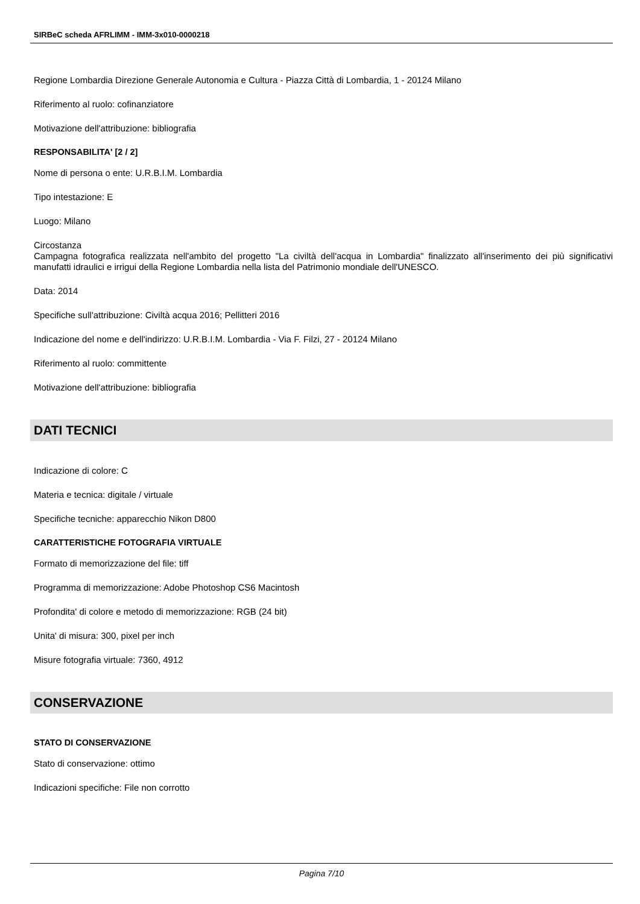SIRBeC scheda AFRLIMM - IMM-3x010-0000218
Regione Lombardia Direzione Generale Autonomia e Cultura - Piazza Città di Lombardia, 1 - 20124 Milano
Riferimento al ruolo: cofinanziatore
Motivazione dell'attribuzione: bibliografia
RESPONSABILITA' [2 / 2]
Nome di persona o ente: U.R.B.I.M. Lombardia
Tipo intestazione: E
Luogo: Milano
Circostanza
Campagna fotografica realizzata nell'ambito del progetto "La civiltà dell'acqua in Lombardia" finalizzato all'inserimento dei più significativi manufatti idraulici e irrigui della Regione Lombardia nella lista del Patrimonio mondiale dell'UNESCO.
Data: 2014
Specifiche sull'attribuzione: Civiltà acqua 2016; Pellitteri 2016
Indicazione del nome e dell'indirizzo: U.R.B.I.M. Lombardia - Via F. Filzi, 27 - 20124 Milano
Riferimento al ruolo: committente
Motivazione dell'attribuzione: bibliografia
DATI TECNICI
Indicazione di colore: C
Materia e tecnica: digitale / virtuale
Specifiche tecniche: apparecchio Nikon D800
CARATTERISTICHE FOTOGRAFIA VIRTUALE
Formato di memorizzazione del file: tiff
Programma di memorizzazione: Adobe Photoshop CS6 Macintosh
Profondita' di colore e metodo di memorizzazione: RGB (24 bit)
Unita' di misura: 300, pixel per inch
Misure fotografia virtuale: 7360, 4912
CONSERVAZIONE
STATO DI CONSERVAZIONE
Stato di conservazione: ottimo
Indicazioni specifiche: File non corrotto
Pagina 7/10